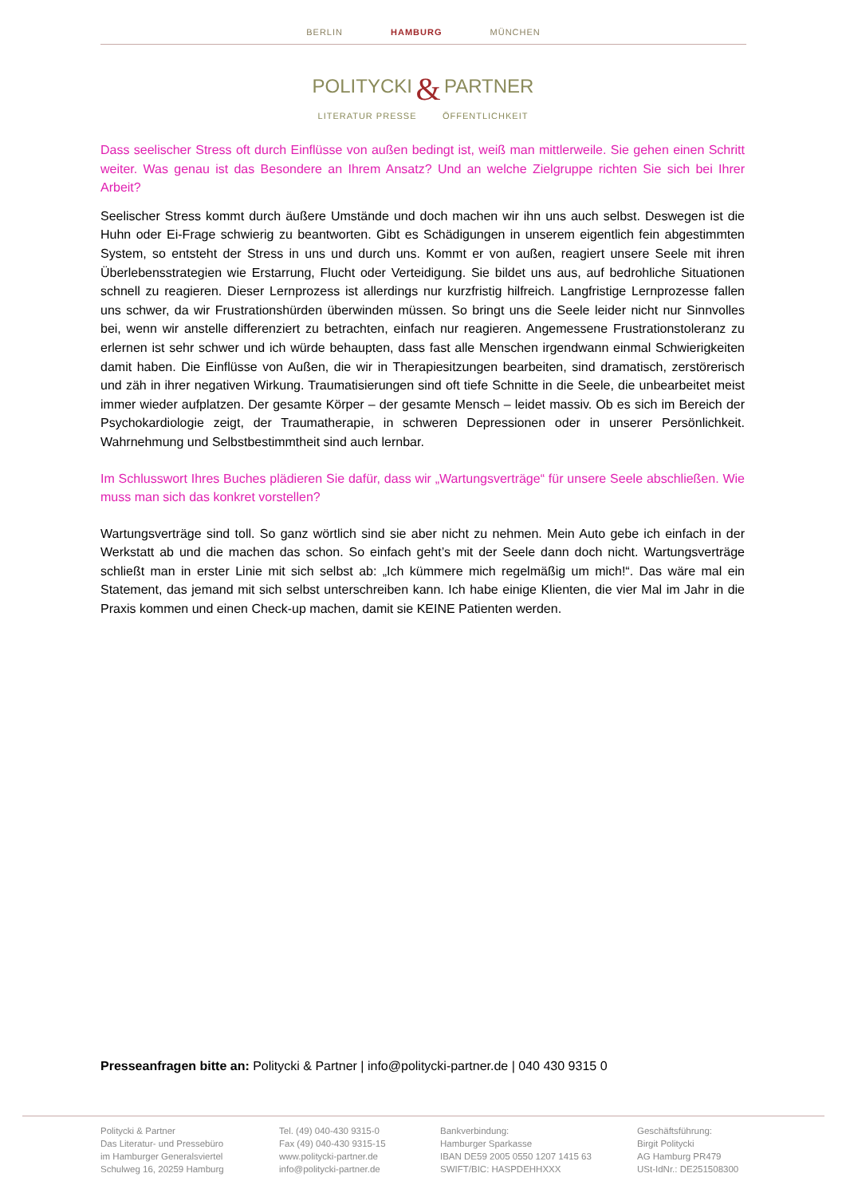BERLIN HAMBURG MÜNCHEN
POLITYCKI & PARTNER
LITERATUR PRESSE ÖFFENTLICHKEIT
Dass seelischer Stress oft durch Einflüsse von außen bedingt ist, weiß man mittlerweile. Sie gehen einen Schritt weiter. Was genau ist das Besondere an Ihrem Ansatz? Und an welche Zielgruppe richten Sie sich bei Ihrer Arbeit?
Seelischer Stress kommt durch äußere Umstände und doch machen wir ihn uns auch selbst. Deswegen ist die Huhn oder Ei-Frage schwierig zu beantworten. Gibt es Schädigungen in unserem eigentlich fein abgestimmten System, so entsteht der Stress in uns und durch uns. Kommt er von außen, reagiert unsere Seele mit ihren Überlebensstrategien wie Erstarrung, Flucht oder Verteidigung. Sie bildet uns aus, auf bedrohliche Situationen schnell zu reagieren. Dieser Lernprozess ist allerdings nur kurzfristig hilfreich. Langfristige Lernprozesse fallen uns schwer, da wir Frustrationshürden überwinden müssen. So bringt uns die Seele leider nicht nur Sinnvolles bei, wenn wir anstelle differenziert zu betrachten, einfach nur reagieren. Angemessene Frustrationstoleranz zu erlernen ist sehr schwer und ich würde behaupten, dass fast alle Menschen irgendwann einmal Schwierigkeiten damit haben. Die Einflüsse von Außen, die wir in Therapiesitzungen bearbeiten, sind dramatisch, zerstörerisch und zäh in ihrer negativen Wirkung. Traumatisierungen sind oft tiefe Schnitte in die Seele, die unbearbeitet meist immer wieder aufplatzen. Der gesamte Körper – der gesamte Mensch – leidet massiv. Ob es sich im Bereich der Psychokardiologie zeigt, der Traumatherapie, in schweren Depressionen oder in unserer Persönlichkeit. Wahrnehmung und Selbstbestimmtheit sind auch lernbar.
Im Schlusswort Ihres Buches plädieren Sie dafür, dass wir „Wartungsverträge“ für unsere Seele abschließen. Wie muss man sich das konkret vorstellen?
Wartungsverträge sind toll. So ganz wörtlich sind sie aber nicht zu nehmen. Mein Auto gebe ich einfach in der Werkstatt ab und die machen das schon. So einfach geht’s mit der Seele dann doch nicht. Wartungsverträge schließt man in erster Linie mit sich selbst ab: „Ich kümmere mich regelmäßig um mich!“. Das wäre mal ein Statement, das jemand mit sich selbst unterschreiben kann. Ich habe einige Klienten, die vier Mal im Jahr in die Praxis kommen und einen Check-up machen, damit sie KEINE Patienten werden.
Presseanfragen bitte an: Politycki & Partner | info@politycki-partner.de | 040 430 9315 0
Politycki & Partner
Das Literatur- und Pressebüro
im Hamburger Generalsviertel
Schulweg 16, 20259 Hamburg
Tel. (49) 040-430 9315-0
Fax (49) 040-430 9315-15
www.politycki-partner.de
info@politycki-partner.de
Bankverbindung:
Hamburger Sparkasse
IBAN DE59 2005 0550 1207 1415 63
SWIFT/BIC: HASPDEHHXXX
Geschäftsführung:
Birgit Politycki
AG Hamburg PR479
USt-IdNr.: DE251508300